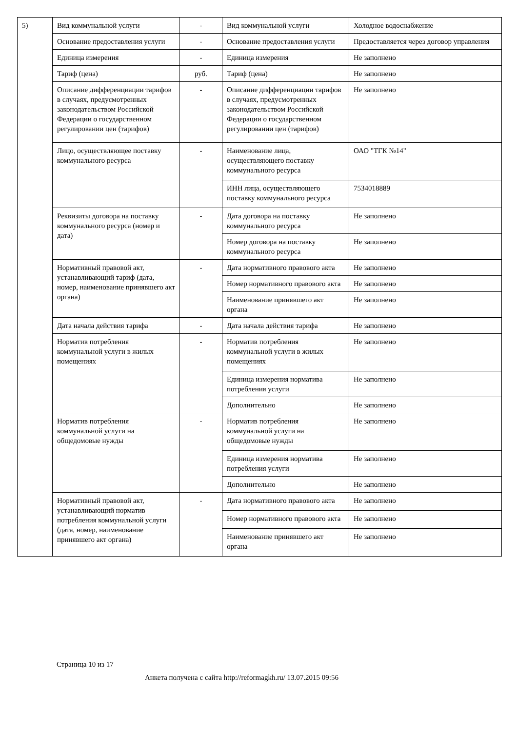| 5) | Вид коммунальной услуги | - | Вид коммунальной услуги | Холодное водоснабжение |
| | Основание предоставления услуги | - | Основание предоставления услуги | Предоставляется через договор управления |
| | Единица измерения | - | Единица измерения | Не заполнено |
| | Тариф (цена) | руб. | Тариф (цена) | Не заполнено |
| | Описание дифференциации тарифов в случаях, предусмотренных законодательством Российской Федерации о государственном регулировании цен (тарифов) | - | Описание дифференциации тарифов в случаях, предусмотренных законодательством Российской Федерации о государственном регулировании цен (тарифов) | Не заполнено |
| | Лицо, осуществляющее поставку коммунального ресурса | - | Наименование лица, осуществляющего поставку коммунального ресурса | ОАО "ТГК №14" |
| | | | ИНН лица, осуществляющего поставку коммунального ресурса | 7534018889 |
| | Реквизиты договора на поставку коммунального ресурса (номер и дата) | - | Дата договора на поставку коммунального ресурса | Не заполнено |
| | | | Номер договора на поставку коммунального ресурса | Не заполнено |
| | Нормативный правовой акт, устанавливающий тариф (дата, номер, наименование принявшего акт органа) | - | Дата нормативного правового акта | Не заполнено |
| | | | Номер нормативного правового акта | Не заполнено |
| | | | Наименование принявшего акт органа | Не заполнено |
| | Дата начала действия тарифа | - | Дата начала действия тарифа | Не заполнено |
| | Норматив потребления коммунальной услуги в жилых помещениях | - | Норматив потребления коммунальной услуги в жилых помещениях | Не заполнено |
| | | | Единица измерения норматива потребления услуги | Не заполнено |
| | | | Дополнительно | Не заполнено |
| | Норматив потребления коммунальной услуги на общедомовые нужды | - | Норматив потребления коммунальной услуги на общедомовые нужды | Не заполнено |
| | | | Единица измерения норматива потребления услуги | Не заполнено |
| | | | Дополнительно | Не заполнено |
| | Нормативный правовой акт, устанавливающий норматив потребления коммунальной услуги (дата, номер, наименование принявшего акт органа) | - | Дата нормативного правового акта | Не заполнено |
| | | | Номер нормативного правового акта | Не заполнено |
| | | | Наименование принявшего акт органа | Не заполнено |
Страница 10 из 17
Анкета получена с сайта http://reformagkh.ru/ 13.07.2015 09:56